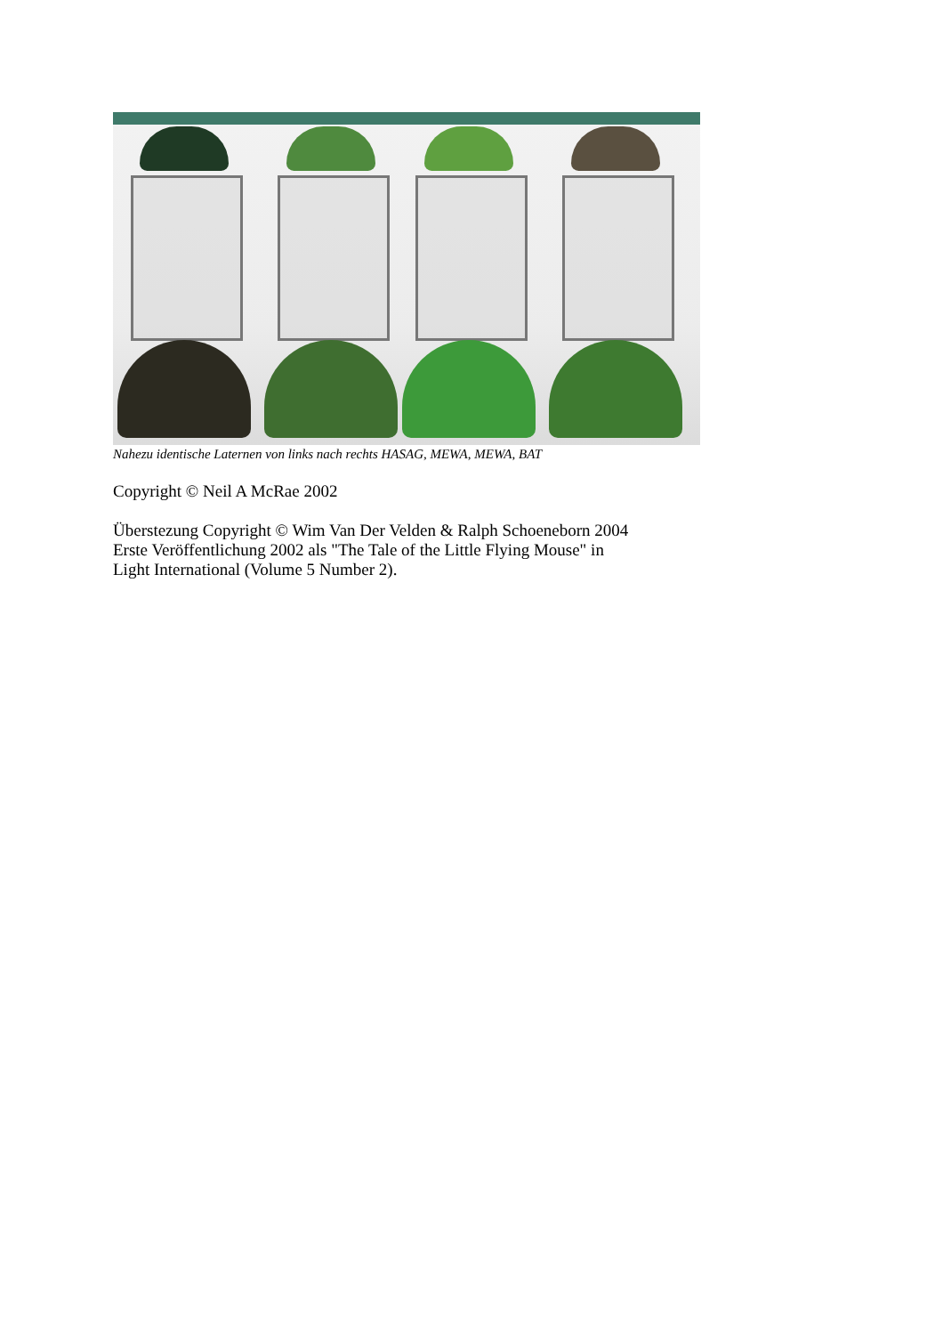Nahezu identische Laternen von links nach rechts HASAG, MEWA, MEWA, BAT
Copyright © Neil A McRae 2002
Überstezung Copyright © Wim Van Der Velden & Ralph Schoeneborn 2004
Erste Veröffentlichung 2002 als "The Tale of the Little Flying Mouse" in
Light International (Volume 5 Number 2).